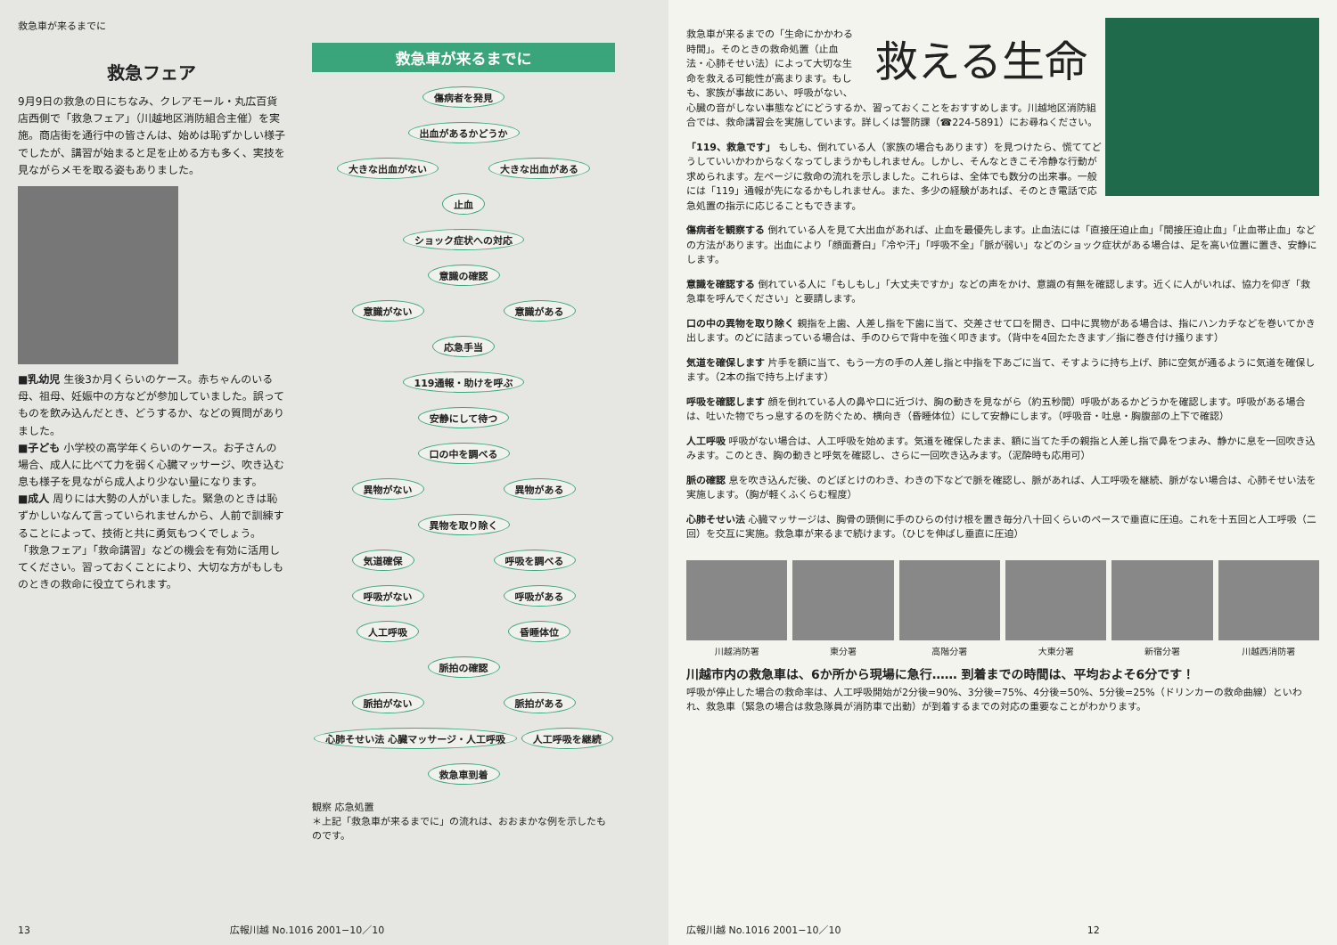救急車が来るまでに
救急フェア
9月9日の救急の日にちなみ、クレアモール・丸広百貨店西側で「救急フェア」（川越地区消防組合主催）を実施。商店街を通行中の皆さんは、始めは恥ずかしい様子でしたが、講習が始まると足を止める方も多く、実技を見ながらメモを取る姿もありました。
■乳幼児 生後3か月くらいのケース。赤ちゃんのいる母、祖母、妊娠中の方などが参加していました。誤ってものを飲み込んだとき、どうするか、などの質問がありました。
■子ども 小学校の高学年くらいのケース。お子さんの場合、成人に比べて力を弱く心臓マッサージ、吹き込む息も様子を見ながら成人より少ない量になります。
■成人 周りには大勢の人がいました。緊急のときは恥ずかしいなんて言っていられませんから、人前で訓練することによって、技術と共に勇気もつくでしょう。
「救急フェア」「救命講習」などの機会を有効に活用してください。習っておくことにより、大切な方がもしものときの救命に役立てられます。
救急車が来るまでに
傷病者を発見
出血があるかどうか
大きな出血がない 大きな出血がある
止血
ショック症状への対応
意識の確認
意識がない 意識がある
応急手当
119通報・助けを呼ぶ
安静にして待つ
口の中を調べる
異物がない 異物がある
異物を取り除く
気道確保 呼吸を調べる
呼吸がない 呼吸がある
人工呼吸 昏睡体位
脈拍の確認
脈拍がない 脈拍がある
心肺そせい法 心臓マッサージ・人工呼吸 人工呼吸を継続
救急車到着
観察 応急処置
＊上記「救急車が来るまでに」の流れは、おおまかな例を示したものです。
13 広報川越 No.1016 2001−10／10
救える生命
救急車が来るまでの「生命にかかわる時間」。そのときの救命処置（止血法・心肺そせい法）によって大切な生命を救える可能性が高まります。もしも、家族が事故にあい、呼吸がない、心臓の音がしない事態などにどうするか、習っておくことをおすすめします。川越地区消防組合では、救命講習会を実施しています。詳しくは警防課（☎224-5891）にお尋ねください。
「119、救急です」 もしも、倒れている人（家族の場合もあります）を見つけたら、慌ててどうしていいかわからなくなってしまうかもしれません。しかし、そんなときこそ冷静な行動が求められます。左ページに救命の流れを示しました。これらは、全体でも数分の出来事。一般には「119」通報が先になるかもしれません。また、多少の経験があれば、そのとき電話で応急処置の指示に応じることもできます。
傷病者を観察する 倒れている人を見て大出血があれば、止血を最優先します。止血法には「直接圧迫止血」「間接圧迫止血」「止血帯止血」などの方法があります。出血により「顔面蒼白」「冷や汗」「呼吸不全」「脈が弱い」などのショック症状がある場合は、足を高い位置に置き、安静にします。
意識を確認する 倒れている人に「もしもし」「大丈夫ですか」などの声をかけ、意識の有無を確認します。近くに人がいれば、協力を仰ぎ「救急車を呼んでください」と要請します。
口の中の異物を取り除く 親指を上歯、人差し指を下歯に当て、交差させて口を開き、口中に異物がある場合は、指にハンカチなどを巻いてかき出します。のどに詰まっている場合は、手のひらで背中を強く叩きます。（背中を4回たたきます／指に巻き付け掻ります）
気道を確保します 片手を額に当て、もう一方の手の人差し指と中指を下あごに当て、そすように持ち上げ、肺に空気が通るように気道を確保します。（2本の指で持ち上げます）
呼吸を確認します 顔を倒れている人の鼻や口に近づけ、胸の動きを見ながら（約五秒間）呼吸があるかどうかを確認します。呼吸がある場合は、吐いた物でちっ息するのを防ぐため、横向き（昏睡体位）にして安静にします。（呼吸音・吐息・胸腹部の上下で確認）
人工呼吸 呼吸がない場合は、人工呼吸を始めます。気道を確保したまま、額に当てた手の親指と人差し指で鼻をつまみ、静かに息を一回吹き込みます。このとき、胸の動きと呼気を確認し、さらに一回吹き込みます。（泥酔時も応用可）
脈の確認 息を吹き込んだ後、のどぼとけのわき、わきの下などで脈を確認し、脈があれば、人工呼吸を継続、脈がない場合は、心肺そせい法を実施します。（胸が軽くふくらむ程度）
心肺そせい法 心臓マッサージは、胸骨の頭側に手のひらの付け根を置き毎分八十回くらいのペースで垂直に圧迫。これを十五回と人工呼吸（二回）を交互に実施。救急車が来るまで続けます。（ひじを伸ばし垂直に圧迫）
川越消防署 東分署 高階分署 大東分署 新宿分署 川越西消防署
川越市内の救急車は、6か所から現場に急行…… 到着までの時間は、平均およそ6分です！
呼吸が停止した場合の救命率は、人工呼吸開始が2分後=90%、3分後=75%、4分後=50%、5分後=25%（ドリンカーの救命曲線）といわれ、救急車（緊急の場合は救急隊員が消防車で出動）が到着するまでの対応の重要なことがわかります。
広報川越 No.1016 2001−10／10 12